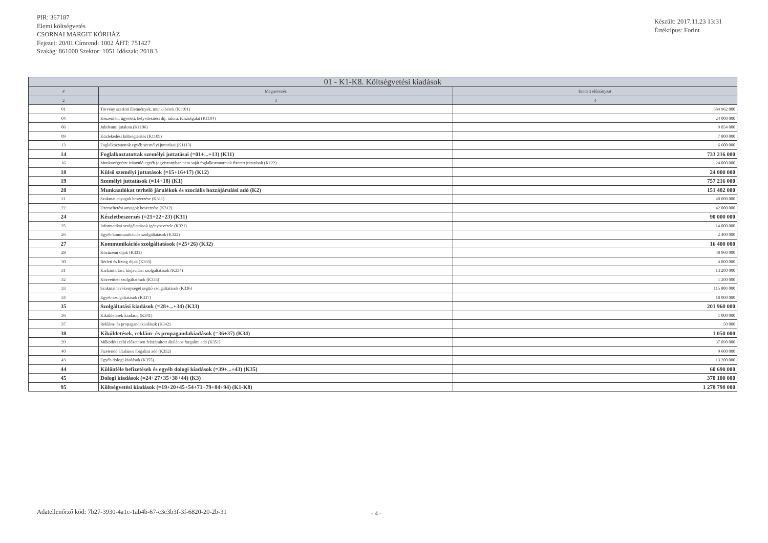PIR: 367187
Elemi költségvetés
CSORNAI MARGIT KÓRHÁZ
Fejezet: 20/01 Címrend: 1002 ÁHT: 751427
Szakág: 861000 Szektor: 1051 Időszak: 2018.3
Készült: 2017.11.23 13:31
Értéktípus: Forint
| 01 - K1-K8. Költségvetési kiadások | | |
| --- | --- | --- |
| # | Megnevezés | Eredeti előirányzat |
| 2 | 3 | 4 |
| 01 | Törvény szerinti illetmények, munkabérek (K1101) | 684 962 000 |
| 04 | Készenléti, ügyeleti, helyettesítési díj, túlóra, túlszolgálat (K1104) | 24 000 000 |
| 06 | Jubileumi jutalom (K1106) | 9 854 000 |
| 09 | Közlekedési költségtérítés (K1109) | 7 800 000 |
| 13 | Foglalkoztatottak egyéb személyi juttatásai (K1113) | 6 600 000 |
| 14 | Foglalkoztatottak személyi juttatásai (=01+...+13) (K11) | 733 216 000 |
| 16 | Munkavégzésre irányuló egyéb jogviszonyban nem saját foglalkoztatottnak fizetett juttatások (K122) | 24 000 000 |
| 18 | Külső személyi juttatások (=15+16+17) (K12) | 24 000 000 |
| 19 | Személyi juttatások (=14+18) (K1) | 757 216 000 |
| 20 | Munkaadókat terhelő járulékok és szociális hozzájárulási adó (K2) | 151 482 000 |
| 21 | Szakmai anyagok beszerzése (K311) | 48 000 000 |
| 22 | Üzemeltetési anyagok beszerzése (K312) | 42 000 000 |
| 24 | Készletbeszerzés (=21+22+23) (K31) | 90 000 000 |
| 25 | Informatikai szolgáltatások igénybevétele (K321) | 14 000 000 |
| 26 | Egyéb kommunikációs szolgáltatások (K322) | 2 400 000 |
| 27 | Kommunikációs szolgáltatások (=25+26) (K32) | 16 400 000 |
| 28 | Közüzemi díjak (K331) | 48 960 000 |
| 30 | Bérleti és lízing díjak (K333) | 4 800 000 |
| 31 | Karbantartási, kisjavítási szolgáltatások (K334) | 13 200 000 |
| 32 | Közvetített szolgáltatások (K335) | 1 200 000 |
| 33 | Szakmai tevékenységet segítő szolgáltatások (K336) | 115 800 000 |
| 34 | Egyéb szolgáltatások (K337) | 18 000 000 |
| 35 | Szolgáltatási kiadások (=28+...+34) (K33) | 201 960 000 |
| 36 | Kiküldetések kiadásai (K341) | 1 000 000 |
| 37 | Reklám- és propagandakiadások (K342) | 50 000 |
| 38 | Kiküldetések, reklám- és propagandakiadások (=36+37) (K34) | 1 050 000 |
| 39 | Működési célú előzetesen felszámított általános forgalmi adó (K351) | 37 890 000 |
| 40 | Fizetendő általános forgalmi adó (K352) | 9 600 000 |
| 43 | Egyéb dologi kiadások (K355) | 13 200 000 |
| 44 | Különféle befizetések és egyéb dologi kiadások (=39+...+43) (K35) | 60 690 000 |
| 45 | Dologi kiadások (=24+27+35+38+44) (K3) | 370 100 000 |
| 95 | Költségvetési kiadások (=19+20+45+54+71+79+84+94) (K1-K8) | 1 278 798 000 |
Adatellenőrző kód: 7b27-3930-4a1c-1ab4b-67-c3c3b3f-3f-6820-20-2b-31
- 4 -